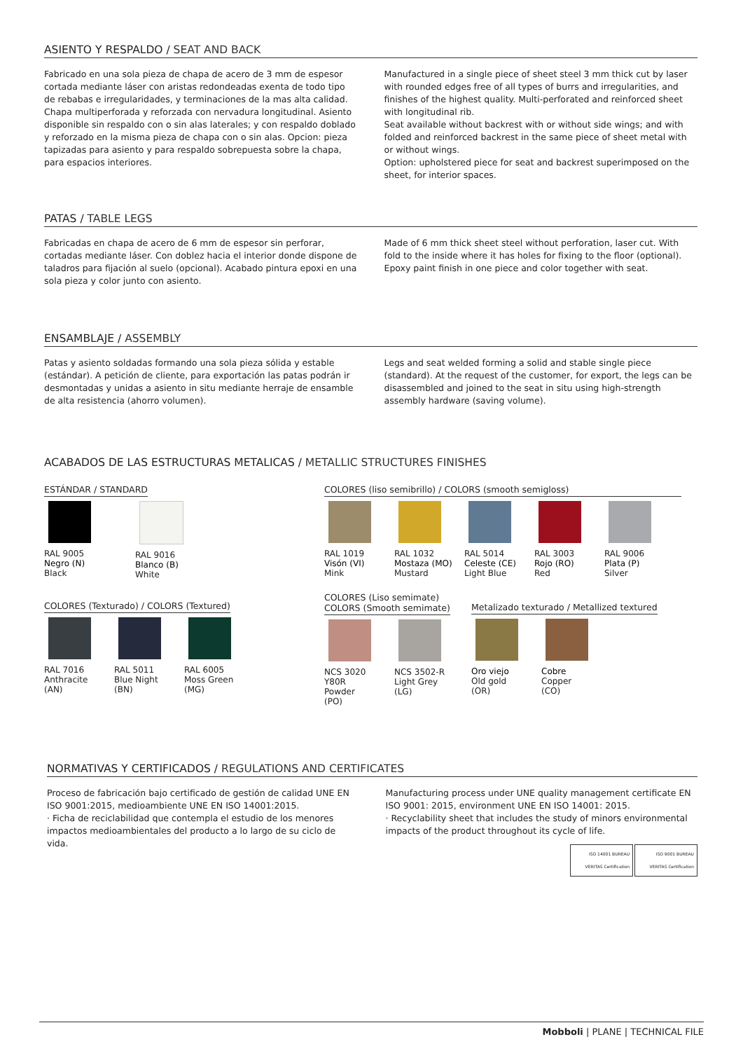ASIENTO Y RESPALDO / SEAT AND BACK
Fabricado en una sola pieza de chapa de acero de 3 mm de espesor cortada mediante láser con aristas redondeadas exenta de todo tipo de rebabas e irregularidades, y terminaciones de la mas alta calidad. Chapa multiperforada y reforzada con nervadura longitudinal. Asiento disponible sin respaldo con o sin alas laterales; y con respaldo doblado y reforzado en la misma pieza de chapa con o sin alas. Opcion: pieza tapizadas para asiento y para respaldo sobrepuesta sobre la chapa, para espacios interiores.
Manufactured in a single piece of sheet steel 3 mm thick cut by laser with rounded edges free of all types of burrs and irregularities, and finishes of the highest quality. Multi-perforated and reinforced sheet with longitudinal rib.
Seat available without backrest with or without side wings; and with folded and reinforced backrest in the same piece of sheet metal with or without wings.
Option: upholstered piece for seat and backrest superimposed on the sheet, for interior spaces.
PATAS / TABLE LEGS
Fabricadas en chapa de acero de 6 mm de espesor sin perforar, cortadas mediante láser. Con doblez hacia el interior donde dispone de taladros para fijación al suelo (opcional). Acabado pintura epoxi en una sola pieza y color junto con asiento.
Made of 6 mm thick sheet steel without perforation, laser cut. With fold to the inside where it has holes for fixing to the floor (optional). Epoxy paint finish in one piece and color together with seat.
ENSAMBLAJE / ASSEMBLY
Patas y asiento soldadas formando una sola pieza sólida y estable (estándar). A petición de cliente, para exportación las patas podrán ir desmontadas y unidas a asiento in situ mediante herraje de ensamble de alta resistencia (ahorro volumen).
Legs and seat welded forming a solid and stable single piece (standard). At the request of the customer, for export, the legs can be disassembled and joined to the seat in situ using high-strength assembly hardware (saving volume).
ACABADOS DE LAS ESTRUCTURAS METALICAS / METALLIC STRUCTURES FINISHES
ESTÁNDAR / STANDARD
RAL 9005
Negro (N)
Black
RAL 9016
Blanco (B)
White
COLORES (Texturado) / COLORS (Textured)
RAL 7016
Anthracite
(AN)
RAL 5011
Blue Night
(BN)
RAL 6005
Moss Green
(MG)
COLORES (liso semibrillo) / COLORS (smooth semigloss)
RAL 1019
Visón (VI)
Mink
RAL 1032
Mostaza (MO)
Mustard
RAL 5014
Celeste (CE)
Light Blue
RAL 3003
Rojo (RO)
Red
RAL 9006
Plata (P)
Silver
COLORES (Liso semimate)
COLORS (Smooth semimate)
NCS 3020 Y80R
Powder
(PO)
NCS 3502-R
Light Grey
(LG)
Metalizado texturado / Metallized textured
Oro viejo
Old gold
(OR)
Cobre
Copper
(CO)
NORMATIVAS Y CERTIFICADOS / REGULATIONS AND CERTIFICATES
Proceso de fabricación bajo certificado de gestión de calidad UNE EN ISO 9001:2015, medioambiente UNE EN ISO 14001:2015.
· Ficha de reciclabilidad que contempla el estudio de los menores impactos medioambientales del producto a lo largo de su ciclo de vida.
Manufacturing process under UNE quality management certificate EN ISO 9001: 2015, environment UNE EN ISO 14001: 2015.
· Recyclability sheet that includes the study of minors environmental impacts of the product throughout its cycle of life.
ISO 14001 BUREAU VERITAS Certification ISO 9001 BUREAU VERITAS Certification
Mobboli | PLANE | TECHNICAL FILE